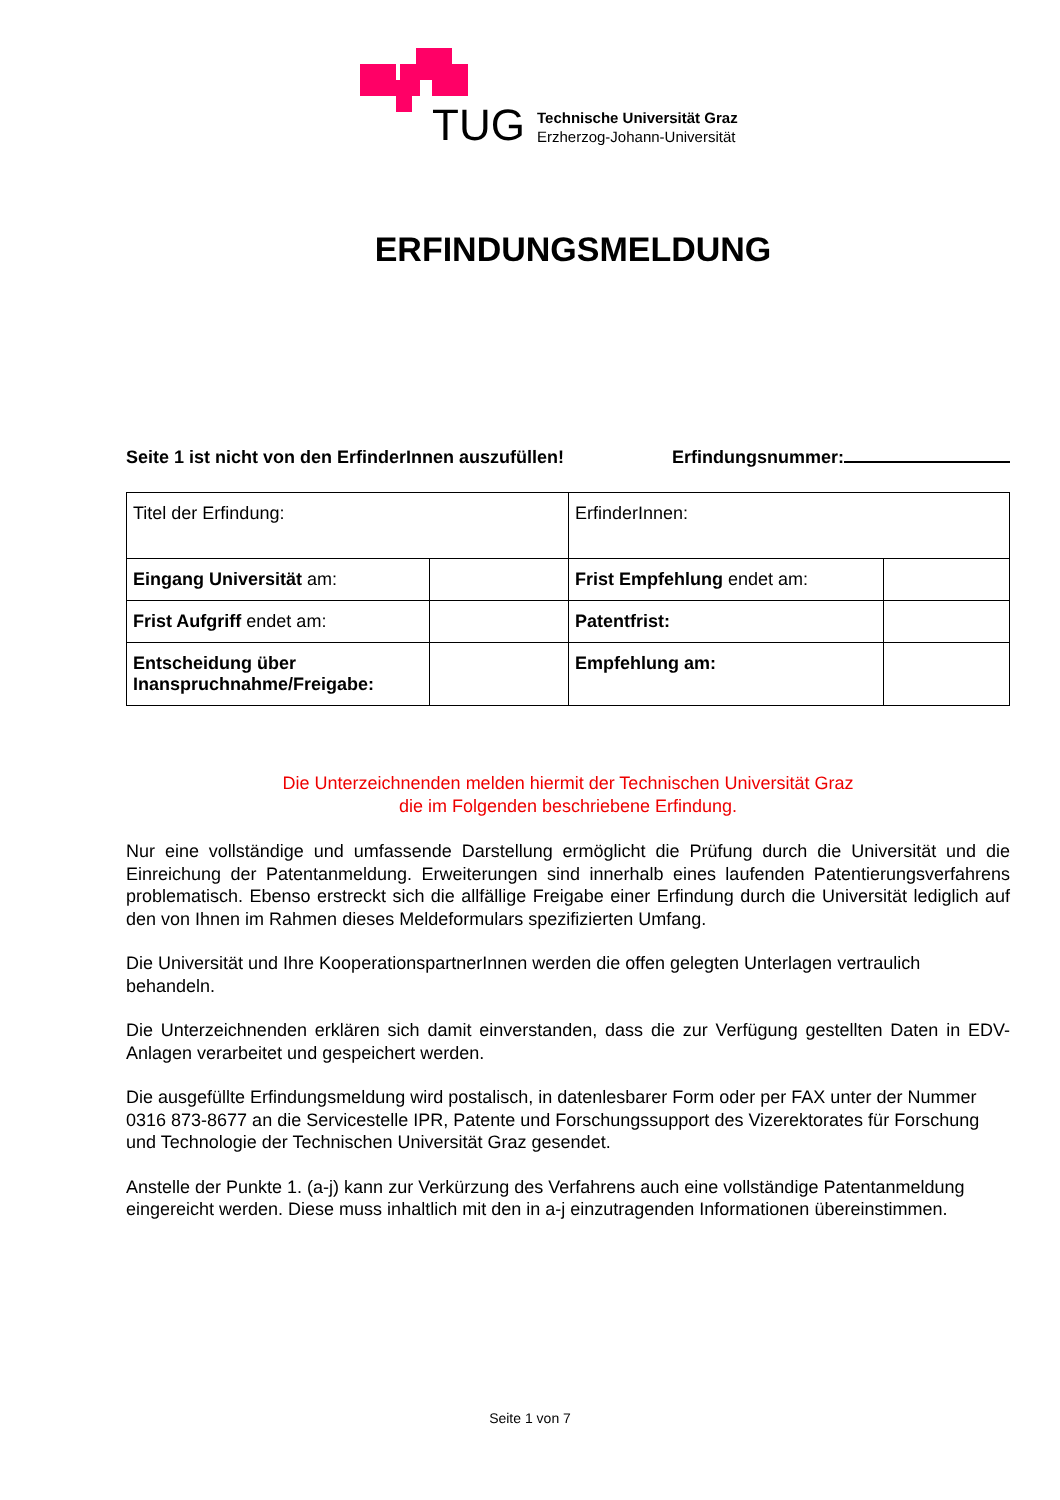TUG
Technische Universität Graz
Erzherzog-Johann-Universität
ERFINDUNGSMELDUNG
Seite 1 ist nicht von den ErfinderInnen auszufüllen! Erfindungsnummer:
| Titel der Erfindung: | | ErfinderInnen: | |
| Eingang Universität am: | | Frist Empfehlung endet am: | |
| Frist Aufgriff endet am: | | Patentfrist: | |
| Entscheidung über Inanspruchnahme/Freigabe: | | Empfehlung am: | |
Die Unterzeichnenden melden hiermit der Technischen Universität Graz
die im Folgenden beschriebene Erfindung.
Nur eine vollständige und umfassende Darstellung ermöglicht die Prüfung durch die Universität und die Einreichung der Patentanmeldung. Erweiterungen sind innerhalb eines laufenden Patentierungsverfahrens problematisch. Ebenso erstreckt sich die allfällige Freigabe einer Erfindung durch die Universität lediglich auf den von Ihnen im Rahmen dieses Meldeformulars spezifizierten Umfang.
Die Universität und Ihre KooperationspartnerInnen werden die offen gelegten Unterlagen vertraulich behandeln.
Die Unterzeichnenden erklären sich damit einverstanden, dass die zur Verfügung gestellten Daten in EDV-Anlagen verarbeitet und gespeichert werden.
Die ausgefüllte Erfindungsmeldung wird postalisch, in datenlesbarer Form oder per FAX unter der Nummer 0316 873-8677 an die Servicestelle IPR, Patente und Forschungssupport des Vizerektorates für Forschung und Technologie der Technischen Universität Graz gesendet.
Anstelle der Punkte 1. (a-j) kann zur Verkürzung des Verfahrens auch eine vollständige Patentanmeldung eingereicht werden. Diese muss inhaltlich mit den in a-j einzutragenden Informationen übereinstimmen.
Seite 1 von 7